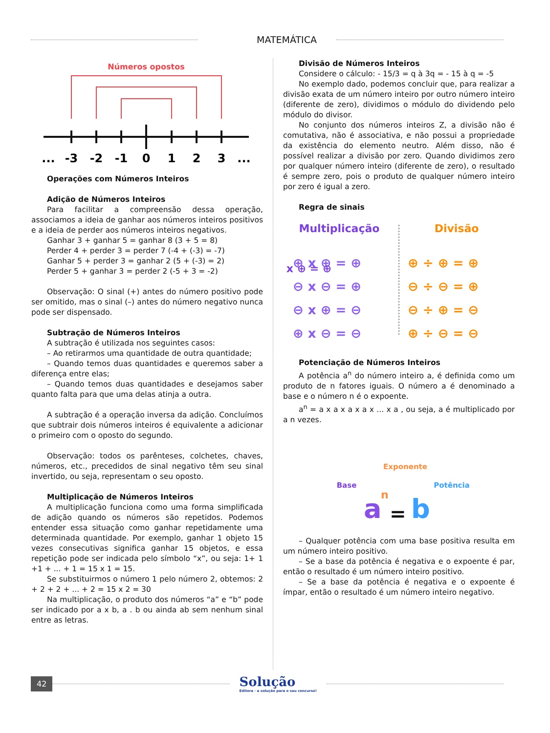MATEMÁTICA
Números opostos
...
-3
-2
-1
0
1
2
3
...
Operações com Números Inteiros
Adição de Números Inteiros
Para facilitar a compreensão dessa operação, associamos a ideia de ganhar aos números inteiros positivos e a ideia de perder aos números inteiros negativos.
Ganhar 3 + ganhar 5 = ganhar 8 (3 + 5 = 8)
Perder 4 + perder 3 = perder 7 (-4 + (-3) = -7)
Ganhar 5 + perder 3 = ganhar 2 (5 + (-3) = 2)
Perder 5 + ganhar 3 = perder 2 (-5 + 3 = -2)
Observação: O sinal (+) antes do número positivo pode ser omitido, mas o sinal (–) antes do número negativo nunca pode ser dispensado.
Subtração de Números Inteiros
A subtração é utilizada nos seguintes casos:
– Ao retirarmos uma quantidade de outra quantidade;
– Quando temos duas quantidades e queremos saber a diferença entre elas;
– Quando temos duas quantidades e desejamos saber quanto falta para que uma delas atinja a outra.
A subtração é a operação inversa da adição. Concluímos que subtrair dois números inteiros é equivalente a adicionar o primeiro com o oposto do segundo.
Observação: todos os parênteses, colchetes, chaves, números, etc., precedidos de sinal negativo têm seu sinal invertido, ou seja, representam o seu oposto.
Multiplicação de Números Inteiros
A multiplicação funciona como uma forma simplificada de adição quando os números são repetidos. Podemos entender essa situação como ganhar repetidamente uma determinada quantidade. Por exemplo, ganhar 1 objeto 15 vezes consecutivas significa ganhar 15 objetos, e essa repetição pode ser indicada pelo símbolo “x”, ou seja: 1+ 1 +1 + ... + 1 = 15 x 1 = 15.
Se substituirmos o número 1 pelo número 2, obtemos: 2 + 2 + 2 + ... + 2 = 15 x 2 = 30
Na multiplicação, o produto dos números “a” e “b” pode ser indicado por a x b, a . b ou ainda ab sem nenhum sinal entre as letras.
Divisão de Números Inteiros
Considere o cálculo: - 15/3 = q à 3q = - 15 à q = -5
No exemplo dado, podemos concluir que, para realizar a divisão exata de um número inteiro por outro número inteiro (diferente de zero), dividimos o módulo do dividendo pelo módulo do divisor.
No conjunto dos números inteiros Z, a divisão não é comutativa, não é associativa, e não possui a propriedade da existência do elemento neutro. Além disso, não é possível realizar a divisão por zero. Quando dividimos zero por qualquer número inteiro (diferente de zero), o resultado é sempre zero, pois o produto de qualquer número inteiro por zero é igual a zero.
Regra de sinais
Multiplicação
Divisão
⊕ x ⊕ = ⊕
⊕ x ⊕ = ⊕
⊖ x ⊖ = ⊕
⊖ x ⊕ = ⊖
⊕ x ⊖ = ⊖
⊕ ÷ ⊕ = ⊕
⊖ ÷ ⊖ = ⊕
⊖ ÷ ⊕ = ⊖
⊕ ÷ ⊖ = ⊖
Potenciação de Números Inteiros
A potência a<sup>n</sup> do número inteiro a, é definida como um produto de n fatores iguais. O número a é denominado a base e o número n é o expoente.
a<sup>n</sup> = a x a x a x a x ... x a , ou seja, a é multiplicado por a n vezes.
Exponente
Base
Potência
a
n
=
b
– Qualquer potência com uma base positiva resulta em um número inteiro positivo.
– Se a base da potência é negativa e o expoente é par, então o resultado é um número inteiro positivo.
– Se a base da potência é negativa e o expoente é ímpar, então o resultado é um número inteiro negativo.
42
Solução
Editora · a solução para o seu concurso!